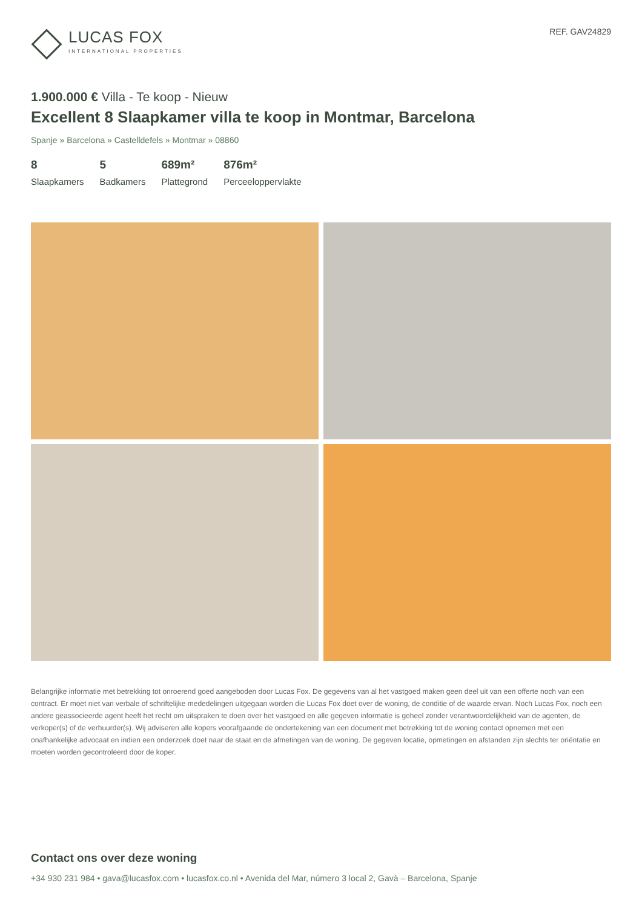LUCAS FOX
INTERNATIONAL PROPERTIES
REF. GAV24829
1.900.000 € Villa - Te koop - Nieuw
Excellent 8 Slaapkamer villa te koop in Montmar, Barcelona
Spanje » Barcelona » Castelldefels » Montmar » 08860
8
Slaapkamers
5
Badkamers
689m²
Plattegrond
876m²
Perceeloppervlakte
Belangrijke informatie met betrekking tot onroerend goed aangeboden door Lucas Fox. De gegevens van al het vastgoed maken geen deel uit van een offerte noch van een contract. Er moet niet van verbale of schriftelijke mededelingen uitgegaan worden die Lucas Fox doet over de woning, de conditie of de waarde ervan. Noch Lucas Fox, noch een andere geassocieerde agent heeft het recht om uitspraken te doen over het vastgoed en alle gegeven informatie is geheel zonder verantwoordelijkheid van de agenten, de verkoper(s) of de verhuurder(s). Wij adviseren alle kopers voorafgaande de ondertekening van een document met betrekking tot de woning contact opnemen met een onafhankelijke advocaat en indien een onderzoek doet naar de staat en de afmetingen van de woning. De gegeven locatie, opmetingen en afstanden zijn slechts ter oriëntatie en moeten worden gecontroleerd door de koper.
Contact ons over deze woning
+34 930 231 984 • gava@lucasfox.com • lucasfox.co.nl • Avenida del Mar, número 3 local 2, Gavà – Barcelona, Spanje